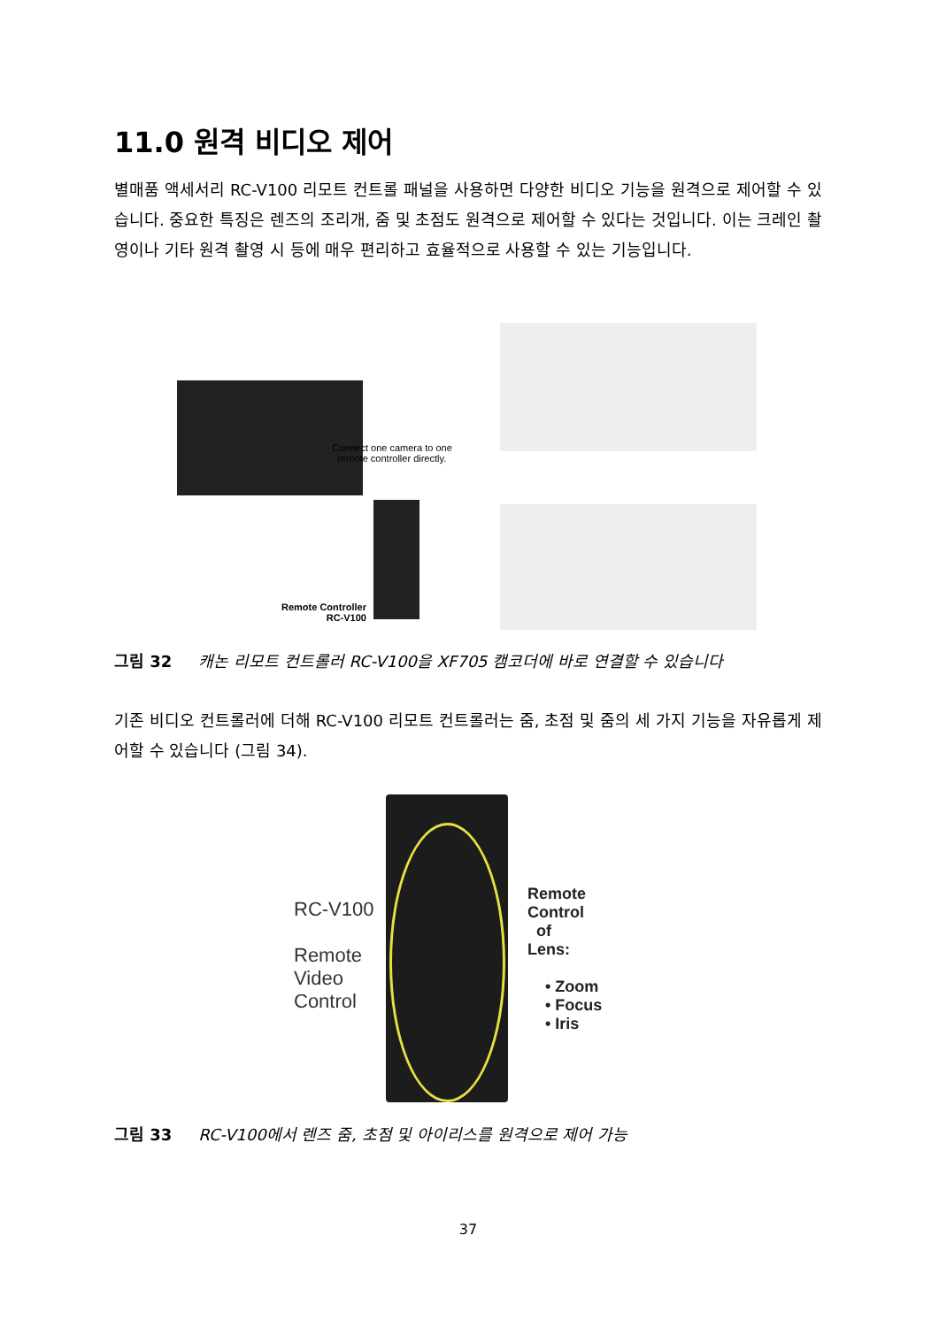11.0 원격 비디오 제어
별매품 액세서리 RC-V100 리모트 컨트롤 패널을 사용하면 다양한 비디오 기능을 원격으로 제어할 수 있습니다. 중요한 특징은 렌즈의 조리개, 줌 및 초점도 원격으로 제어할 수 있다는 것입니다. 이는 크레인 촬영이나 기타 원격 촬영 시 등에 매우 편리하고 효율적으로 사용할 수 있는 기능입니다.
Connect one camera to one
remote controller directly.
Remote Controller
RC-V100
그림 32 캐논 리모트 컨트롤러 RC-V100을 XF705 캠코더에 바로 연결할 수 있습니다
기존 비디오 컨트롤러에 더해 RC-V100 리모트 컨트롤러는 줌, 초점 및 줌의 세 가지 기능을 자유롭게 제어할 수 있습니다 (그림 34).
RC-V100
Remote
Video
Control
Remote
Control
of
Lens:
• Zoom
• Focus
• Iris
그림 33 RC-V100에서 렌즈 줌, 초점 및 아이리스를 원격으로 제어 가능
37